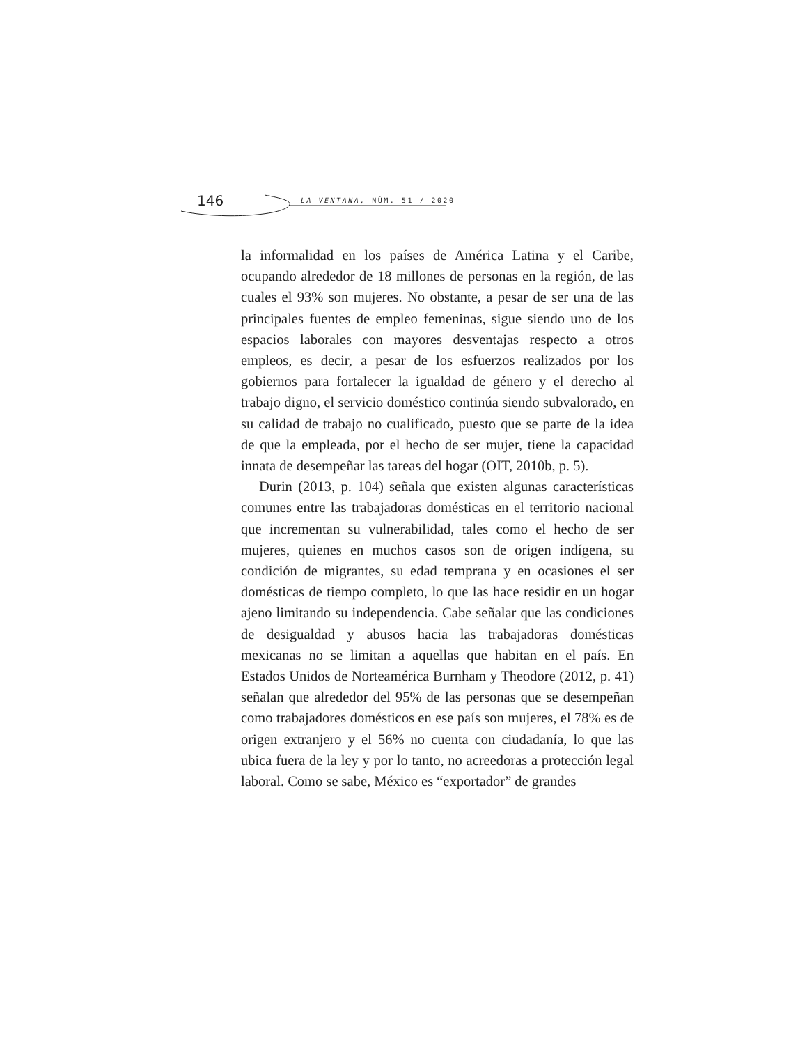146 LA VENTANA, NÚM. 51 / 2020
la informalidad en los países de América Latina y el Caribe, ocupando alrededor de 18 millones de personas en la región, de las cuales el 93% son mujeres. No obstante, a pesar de ser una de las principales fuentes de empleo femeninas, sigue siendo uno de los espacios laborales con mayores desventajas respecto a otros empleos, es decir, a pesar de los esfuerzos realizados por los gobiernos para fortalecer la igualdad de género y el derecho al trabajo digno, el servicio doméstico continúa siendo subvalorado, en su calidad de trabajo no cualificado, puesto que se parte de la idea de que la empleada, por el hecho de ser mujer, tiene la capacidad innata de desempeñar las tareas del hogar (OIT, 2010b, p. 5).
Durin (2013, p. 104) señala que existen algunas características comunes entre las trabajadoras domésticas en el territorio nacional que incrementan su vulnerabilidad, tales como el hecho de ser mujeres, quienes en muchos casos son de origen indígena, su condición de migrantes, su edad temprana y en ocasiones el ser domésticas de tiempo completo, lo que las hace residir en un hogar ajeno limitando su independencia. Cabe señalar que las condiciones de desigualdad y abusos hacia las trabajadoras domésticas mexicanas no se limitan a aquellas que habitan en el país. En Estados Unidos de Norteamérica Burnham y Theodore (2012, p. 41) señalan que alrededor del 95% de las personas que se desempeñan como trabajadores domésticos en ese país son mujeres, el 78% es de origen extranjero y el 56% no cuenta con ciudadanía, lo que las ubica fuera de la ley y por lo tanto, no acreedoras a protección legal laboral. Como se sabe, México es “exportador” de grandes